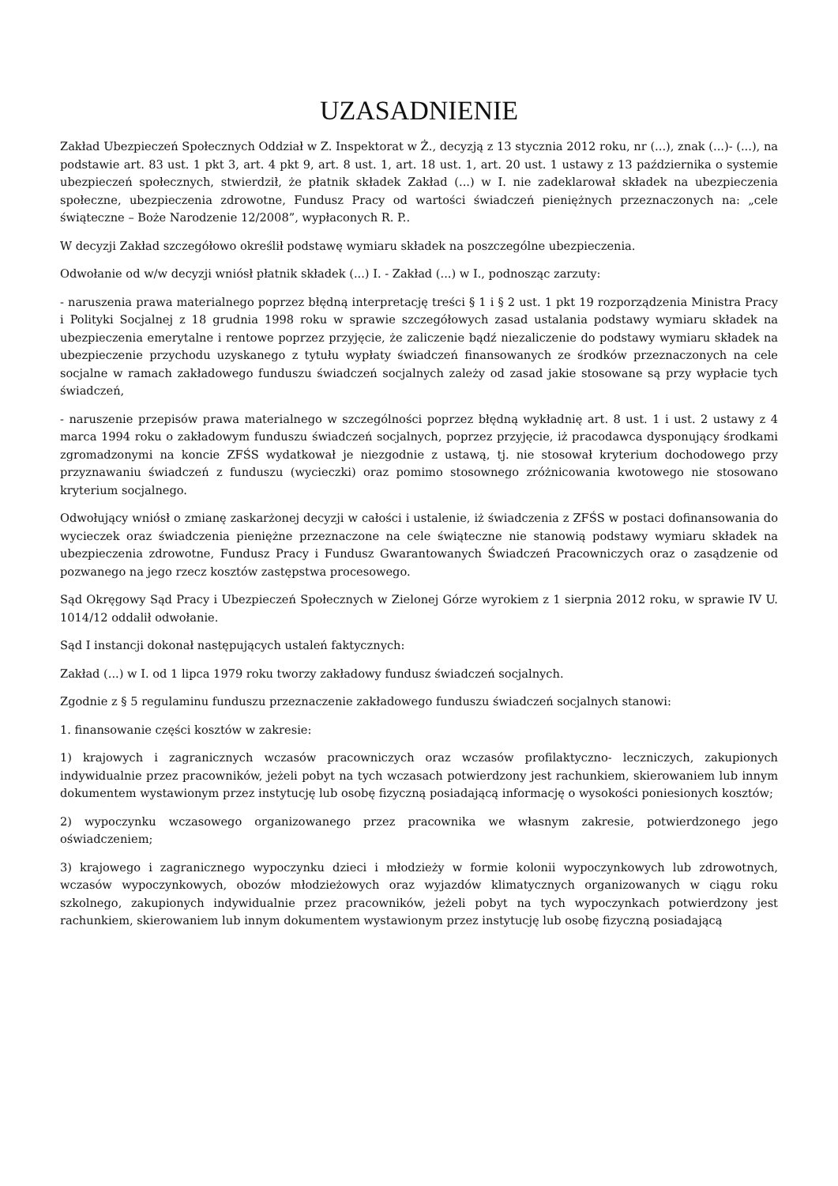UZASADNIENIE
Zakład Ubezpieczeń Społecznych Oddział w Z. Inspektorat w Ż., decyzją z 13 stycznia 2012 roku, nr (...), znak (...)- (...), na podstawie art. 83 ust. 1 pkt 3, art. 4 pkt 9, art. 8 ust. 1, art. 18 ust. 1, art. 20 ust. 1 ustawy z 13 października o systemie ubezpieczeń społecznych, stwierdził, że płatnik składek Zakład (...) w I. nie zadeklarował składek na ubezpieczenia społeczne, ubezpieczenia zdrowotne, Fundusz Pracy od wartości świadczeń pieniężnych przeznaczonych na: „cele świąteczne – Boże Narodzenie 12/2008”, wypłaconych R. P..
W decyzji Zakład szczegółowo określił podstawę wymiaru składek na poszczególne ubezpieczenia.
Odwołanie od w/w decyzji wniósł płatnik składek (...) I. - Zakład (...) w I., podnosząc zarzuty:
- naruszenia prawa materialnego poprzez błędną interpretację treści § 1 i § 2 ust. 1 pkt 19 rozporządzenia Ministra Pracy i Polityki Socjalnej z 18 grudnia 1998 roku w sprawie szczegółowych zasad ustalania podstawy wymiaru składek na ubezpieczenia emerytalne i rentowe poprzez przyjęcie, że zaliczenie bądź niezaliczenie do podstawy wymiaru składek na ubezpieczenie przychodu uzyskanego z tytułu wypłaty świadczeń finansowanych ze środków przeznaczonych na cele socjalne w ramach zakładowego funduszu świadczeń socjalnych zależy od zasad jakie stosowane są przy wypłacie tych świadczeń,
- naruszenie przepisów prawa materialnego w szczególności poprzez błędną wykładnię art. 8 ust. 1 i ust. 2 ustawy z 4 marca 1994 roku o zakładowym funduszu świadczeń socjalnych, poprzez przyjęcie, iż pracodawca dysponujący środkami zgromadzonymi na koncie ZFŚS wydatkował je niezgodnie z ustawą, tj. nie stosował kryterium dochodowego przy przyznawaniu świadczeń z funduszu (wycieczki) oraz pomimo stosownego zróżnicowania kwotowego nie stosowano kryterium socjalnego.
Odwołujący wniósł o zmianę zaskarżonej decyzji w całości i ustalenie, iż świadczenia z ZFŚS w postaci dofinansowania do wycieczek oraz świadczenia pieniężne przeznaczone na cele świąteczne nie stanowią podstawy wymiaru składek na ubezpieczenia zdrowotne, Fundusz Pracy i Fundusz Gwarantowanych Świadczeń Pracowniczych oraz o zasądzenie od pozwanego na jego rzecz kosztów zastępstwa procesowego.
Sąd Okręgowy Sąd Pracy i Ubezpieczeń Społecznych w Zielonej Górze wyrokiem z 1 sierpnia 2012 roku, w sprawie IV U. 1014/12 oddalił odwołanie.
Sąd I instancji dokonał następujących ustaleń faktycznych:
Zakład (...) w I. od 1 lipca 1979 roku tworzy zakładowy fundusz świadczeń socjalnych.
Zgodnie z § 5 regulaminu funduszu przeznaczenie zakładowego funduszu świadczeń socjalnych stanowi:
1. finansowanie części kosztów w zakresie:
1) krajowych i zagranicznych wczasów pracowniczych oraz wczasów profilaktyczno- leczniczych, zakupionych indywidualnie przez pracowników, jeżeli pobyt na tych wczasach potwierdzony jest rachunkiem, skierowaniem lub innym dokumentem wystawionym przez instytucję lub osobę fizyczną posiadającą informację o wysokości poniesionych kosztów;
2) wypoczynku wczasowego organizowanego przez pracownika we własnym zakresie, potwierdzonego jego oświadczeniem;
3) krajowego i zagranicznego wypoczynku dzieci i młodzieży w formie kolonii wypoczynkowych lub zdrowotnych, wczasów wypoczynkowych, obozów młodzieżowych oraz wyjazdów klimatycznych organizowanych w ciągu roku szkolnego, zakupionych indywidualnie przez pracowników, jeżeli pobyt na tych wypoczynkach potwierdzony jest rachunkiem, skierowaniem lub innym dokumentem wystawionym przez instytucję lub osobę fizyczną posiadającą